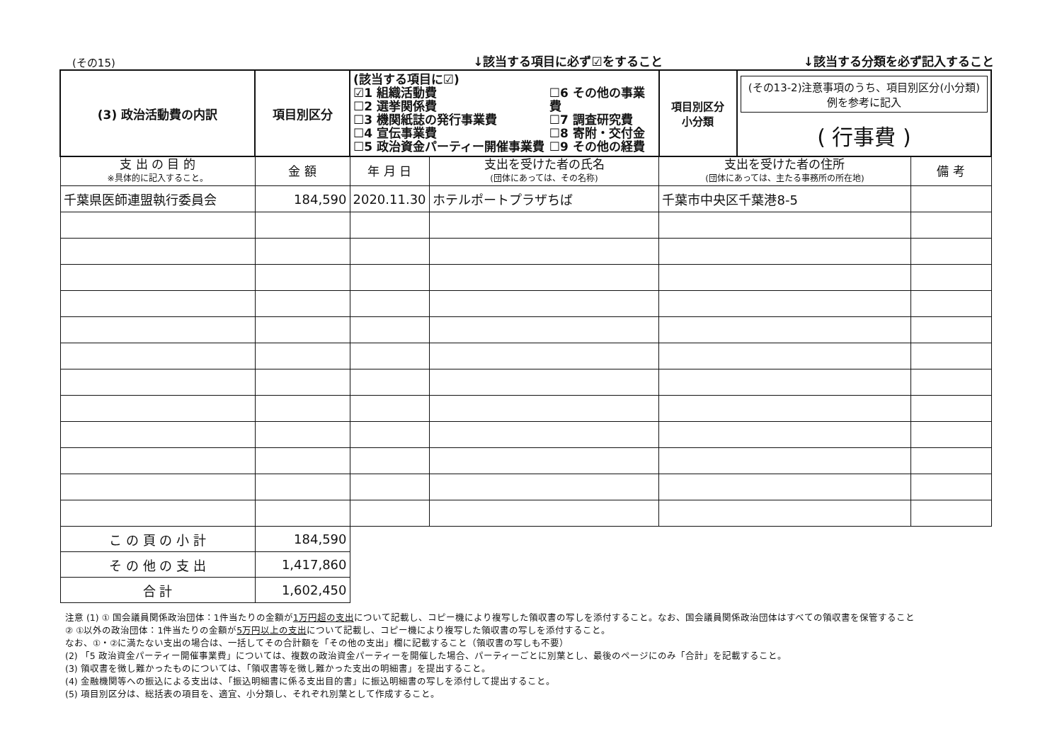(その15)
↓該当する項目に必ず☑をすること
↓該当する分類を必ず記入すること
| (3) 政治活動費の内訳 | 項目別区分 | (該当する項目に☑) ☑1 組織活動費 ☐2 選挙関係費 ☐3 機関紙誌の発行事業費 ☐4 宣伝事業費 ☐5 政治資金パーティー開催事業費 ☐6 その他の事業費 ☐7 調査研究費 ☐8 寄附・交付金 ☐9 その他の経費 | | | 項目別区分 小分類 | (その13-2)注意事項のうち、項目別区分(小分類)例を参考に記入 ( 行事費 ) | |
| 支 出 の 目 的 ※具体的に記入すること。 | 金 額 | | 年 月 日 | 支出を受けた者の氏名 (団体にあっては、その名称) | 支出を受けた者の住所 (団体にあっては、主たる事務所の所在地) | | 備 考 |
| 千葉県医師連盟執行委員会 | 184,590 | | 2020.11.30 | ホテルポートプラザちば | 千葉市中央区千葉港8-5 | | |
| こ の 頁 の 小 計 | 184,590 | | | | | | |
| そ の 他 の 支 出 | 1,417,860 | | | | | | |
| 合 計 | 1,602,450 | | | | | | |
注意 (1) ① 国会議員関係政治団体：1件当たりの金額が1万円超の支出について記載し、コピー機により複写した領収書の写しを添付すること。なお、国会議員関係政治団体はすべての領収書を保管すること
② ①以外の政治団体：1件当たりの金額が5万円以上の支出について記載し、コピー機により複写した領収書の写しを添付すること。
なお、①・②に満たない支出の場合は、一括してその合計額を「その他の支出」欄に記載すること（領収書の写しも不要）
(2) 「5 政治資金パーティー開催事業費」については、複数の政治資金パーティーを開催した場合、パーティーごとに別葉とし、最後のページにのみ「合計」を記載すること。
(3) 領収書を徴し難かったものについては、「領収書等を徴し難かった支出の明細書」を提出すること。
(4) 金融機関等への振込による支出は、「振込明細書に係る支出目的書」に振込明細書の写しを添付して提出すること。
(5) 項目別区分は、総括表の項目を、適宜、小分類し、それぞれ別葉として作成すること。